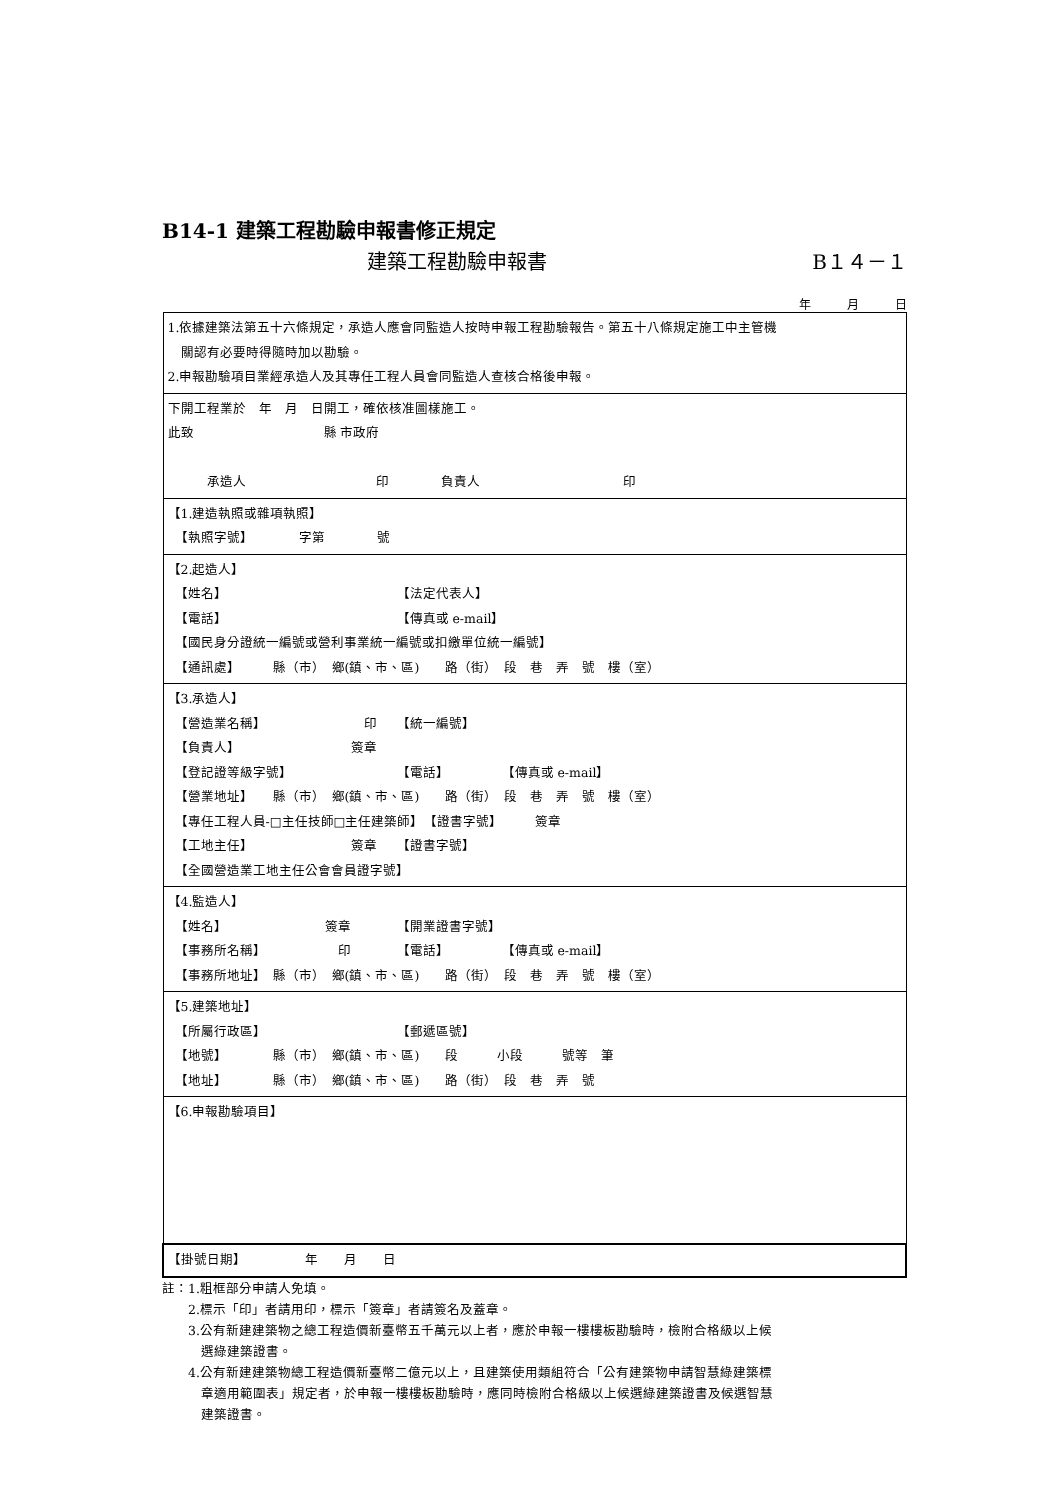B14-1 建築工程勘驗申報書修正規定
建築工程勘驗申報書 B１４－１
年　　　月　　　日
| 1.依據建築法第五十六條規定，承造人應會同監造人按時申報工程勘驗報告。第五十八條規定施工中主管機 關認有必要時得隨時加以勘驗。 2.申報勘驗項目業經承造人及其專任工程人員會同監造人查核合格後申報。 |
| 下開工程業於 年 月 日開工，確依核准圖樣施工。 此致 縣 市政府 承造人 印 負責人 印 |
| 【1.建造執照或雜項執照】 【執照字號】 字第 號 |
| 【2.起造人】 【姓名】 【法定代表人】 【電話】 【傳真或 e-mail】 【國民身分證統一編號或營利事業統一編號或扣繳單位統一編號】 【通訊處】 縣（市） 鄉(鎮、市、區) 路（街） 段 巷 弄 號 樓（室） |
| 【3.承造人】 【營造業名稱】 印 【統一編號】 【負責人】 簽章 【登記證等級字號】 【電話】 【傳真或 e-mail】 【營業地址】 縣（市） 鄉(鎮、市、區) 路（街） 段 巷 弄 號 樓（室） 【專任工程人員-□主任技師□主任建築師】 【證書字號】 簽章 【工地主任】 簽章 【證書字號】 【全國營造業工地主任公會會員證字號】 |
| 【4.監造人】 【姓名】 簽章 【開業證書字號】 【事務所名稱】 印 【電話】 【傳真或 e-mail】 【事務所地址】 縣（市） 鄉(鎮、市、區) 路（街） 段 巷 弄 號 樓（室） |
| 【5.建築地址】 【所屬行政區】 【郵遞區號】 【地號】 縣（市） 鄉(鎮、市、區) 段 小段 號等 筆 【地址】 縣（市） 鄉(鎮、市、區) 路（街） 段 巷 弄 號 |
| 【6.申報勘驗項目】 |
| 【掛號日期】 年 月 日 |
註：1.粗框部分申請人免填。
　　2.標示「印」者請用印，標示「簽章」者請簽名及蓋章。
　　3.公有新建建築物之總工程造價新臺幣五千萬元以上者，應於申報一樓樓板勘驗時，檢附合格級以上候
　　　選綠建築證書。
　　4.公有新建建築物總工程造價新臺幣二億元以上，且建築使用類組符合「公有建築物申請智慧綠建築標
　　　章適用範圍表」規定者，於申報一樓樓板勘驗時，應同時檢附合格級以上候選綠建築證書及候選智慧
　　　建築證書。